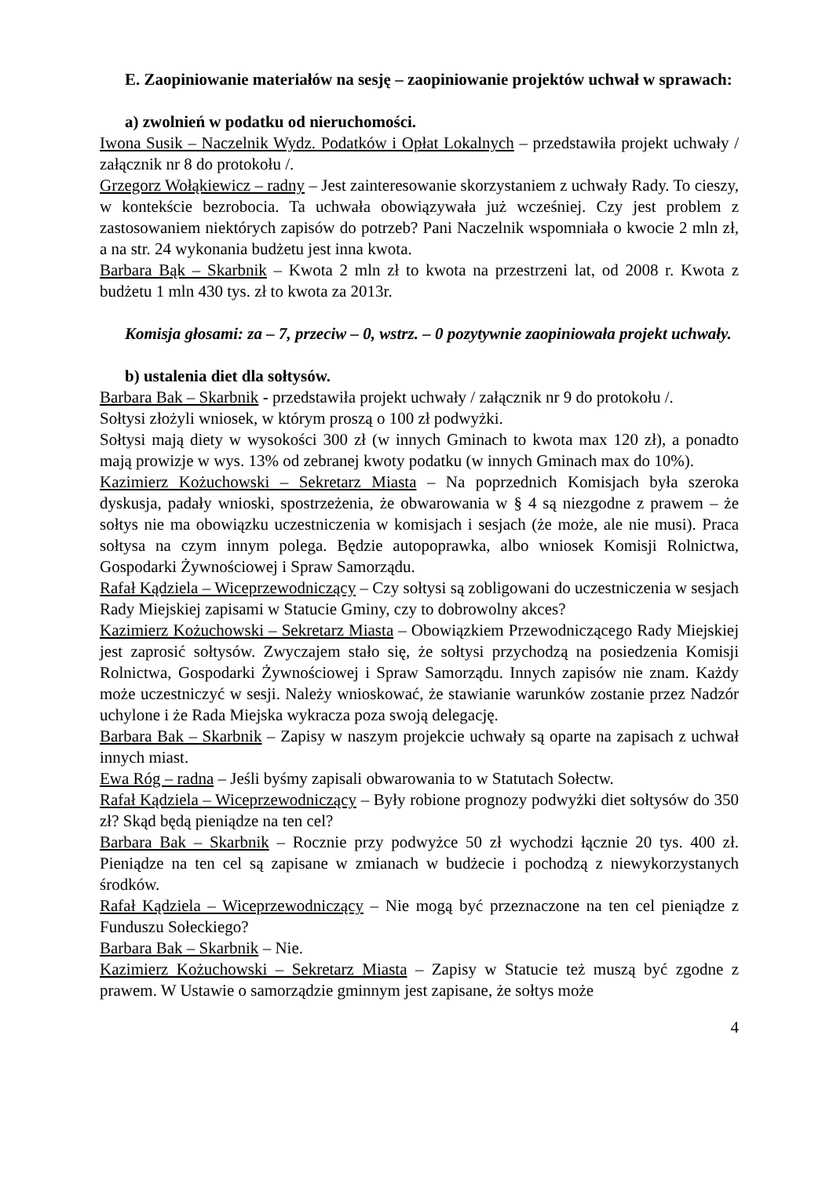E. Zaopiniowanie materiałów na sesję – zaopiniowanie projektów uchwał w sprawach:
a) zwolnień w podatku od nieruchomości.
Iwona Susik – Naczelnik Wydz. Podatków i Opłat Lokalnych – przedstawiła projekt uchwały / załącznik nr 8 do protokołu /.
Grzegorz Wołąkiewicz – radny – Jest zainteresowanie skorzystaniem z uchwały Rady. To cieszy, w kontekście bezrobocia. Ta uchwała obowiązywała już wcześniej. Czy jest problem z zastosowaniem niektórych zapisów do potrzeb? Pani Naczelnik wspomniała o kwocie 2 mln zł, a na str. 24 wykonania budżetu jest inna kwota.
Barbara Bąk – Skarbnik – Kwota 2 mln zł to kwota na przestrzeni lat, od 2008 r. Kwota z budżetu 1 mln 430 tys. zł to kwota za 2013r.
Komisja głosami: za – 7, przeciw – 0, wstrz. – 0 pozytywnie zaopiniowała projekt uchwały.
b) ustalenia diet dla sołtysów.
Barbara Bak – Skarbnik - przedstawiła projekt uchwały / załącznik nr 9 do protokołu /.
Sołtysi złożyli wniosek, w którym proszą o 100 zł podwyżki.
Sołtysi mają diety w wysokości 300 zł (w innych Gminach to kwota max 120 zł), a ponadto mają prowizje w wys. 13% od zebranej kwoty podatku (w innych Gminach max do 10%).
Kazimierz Kożuchowski – Sekretarz Miasta – Na poprzednich Komisjach była szeroka dyskusja, padały wnioski, spostrzeżenia, że obwarowania w § 4 są niezgodne z prawem – że sołtys nie ma obowiązku uczestniczenia w komisjach i sesjach (że może, ale nie musi). Praca sołtysa na czym innym polega. Będzie autopoprawka, albo wniosek Komisji Rolnictwa, Gospodarki Żywnościowej i Spraw Samorządu.
Rafał Kądziela – Wiceprzewodniczący – Czy sołtysi są zobligowani do uczestniczenia w sesjach Rady Miejskiej zapisami w Statucie Gminy, czy to dobrowolny akces?
Kazimierz Kożuchowski – Sekretarz Miasta – Obowiązkiem Przewodniczącego Rady Miejskiej jest zaprosić sołtysów. Zwyczajem stało się, że sołtysi przychodzą na posiedzenia Komisji Rolnictwa, Gospodarki Żywnościowej i Spraw Samorządu. Innych zapisów nie znam. Każdy może uczestniczyć w sesji. Należy wnioskować, że stawianie warunków zostanie przez Nadzór uchylone i że Rada Miejska wykracza poza swoją delegację.
Barbara Bak – Skarbnik – Zapisy w naszym projekcie uchwały są oparte na zapisach z uchwał innych miast.
Ewa Róg – radna – Jeśli byśmy zapisali obwarowania to w Statutach Sołectw.
Rafał Kądziela – Wiceprzewodniczący – Były robione prognozy podwyżki diet sołtysów do 350 zł? Skąd będą pieniądze na ten cel?
Barbara Bak – Skarbnik – Rocznie przy podwyżce 50 zł wychodzi łącznie 20 tys. 400 zł. Pieniądze na ten cel są zapisane w zmianach w budżecie i pochodzą z niewykorzystanych środków.
Rafał Kądziela – Wiceprzewodniczący – Nie mogą być przeznaczone na ten cel pieniądze z Funduszu Sołeckiego?
Barbara Bak – Skarbnik – Nie.
Kazimierz Kożuchowski – Sekretarz Miasta – Zapisy w Statucie też muszą być zgodne z prawem. W Ustawie o samorządzie gminnym jest zapisane, że sołtys może
4